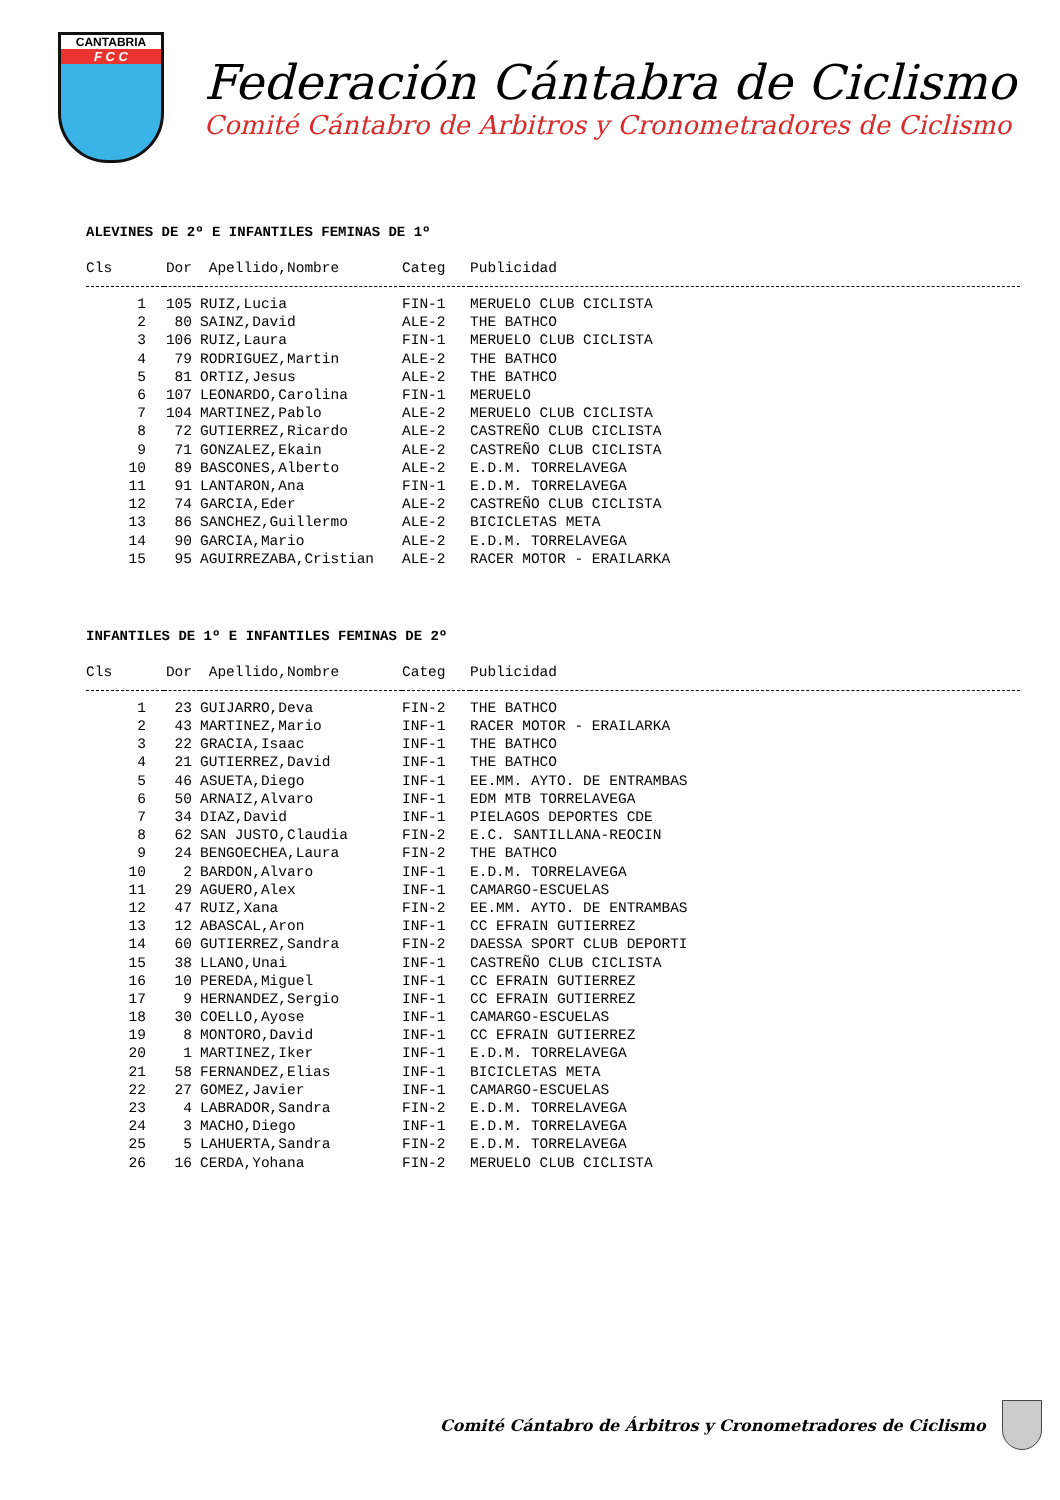CANTABRIA
F C C
Federación Cántabra de Ciclismo
Comité Cántabro de Arbitros y Cronometradores de Ciclismo
ALEVINES DE 2º E INFANTILES FEMINAS DE 1º
| Cls | Dor | Apellido,Nombre | Categ | Publicidad |
| --- | --- | --- | --- | --- |
| 1 | 105 | RUIZ,Lucia | FIN-1 | MERUELO CLUB CICLISTA |
| 2 | 80 | SAINZ,David | ALE-2 | THE BATHCO |
| 3 | 106 | RUIZ,Laura | FIN-1 | MERUELO CLUB CICLISTA |
| 4 | 79 | RODRIGUEZ,Martin | ALE-2 | THE BATHCO |
| 5 | 81 | ORTIZ,Jesus | ALE-2 | THE BATHCO |
| 6 | 107 | LEONARDO,Carolina | FIN-1 | MERUELO |
| 7 | 104 | MARTINEZ,Pablo | ALE-2 | MERUELO CLUB CICLISTA |
| 8 | 72 | GUTIERREZ,Ricardo | ALE-2 | CASTREÑO CLUB CICLISTA |
| 9 | 71 | GONZALEZ,Ekain | ALE-2 | CASTREÑO CLUB CICLISTA |
| 10 | 89 | BASCONES,Alberto | ALE-2 | E.D.M. TORRELAVEGA |
| 11 | 91 | LANTARON,Ana | FIN-1 | E.D.M. TORRELAVEGA |
| 12 | 74 | GARCIA,Eder | ALE-2 | CASTREÑO CLUB CICLISTA |
| 13 | 86 | SANCHEZ,Guillermo | ALE-2 | BICICLETAS META |
| 14 | 90 | GARCIA,Mario | ALE-2 | E.D.M. TORRELAVEGA |
| 15 | 95 | AGUIRREZABA,Cristian | ALE-2 | RACER MOTOR - ERAILARKA |
INFANTILES DE 1º E INFANTILES FEMINAS DE 2º
| Cls | Dor | Apellido,Nombre | Categ | Publicidad |
| --- | --- | --- | --- | --- |
| 1 | 23 | GUIJARRO,Deva | FIN-2 | THE BATHCO |
| 2 | 43 | MARTINEZ,Mario | INF-1 | RACER MOTOR - ERAILARKA |
| 3 | 22 | GRACIA,Isaac | INF-1 | THE BATHCO |
| 4 | 21 | GUTIERREZ,David | INF-1 | THE BATHCO |
| 5 | 46 | ASUETA,Diego | INF-1 | EE.MM. AYTO. DE ENTRAMBAS |
| 6 | 50 | ARNAIZ,Alvaro | INF-1 | EDM MTB TORRELAVEGA |
| 7 | 34 | DIAZ,David | INF-1 | PIELAGOS DEPORTES CDE |
| 8 | 62 | SAN JUSTO,Claudia | FIN-2 | E.C. SANTILLANA-REOCIN |
| 9 | 24 | BENGOECHEA,Laura | FIN-2 | THE BATHCO |
| 10 | 2 | BARDON,Alvaro | INF-1 | E.D.M. TORRELAVEGA |
| 11 | 29 | AGUERO,Alex | INF-1 | CAMARGO-ESCUELAS |
| 12 | 47 | RUIZ,Xana | FIN-2 | EE.MM. AYTO. DE ENTRAMBAS |
| 13 | 12 | ABASCAL,Aron | INF-1 | CC EFRAIN GUTIERREZ |
| 14 | 60 | GUTIERREZ,Sandra | FIN-2 | DAESSA SPORT CLUB DEPORTI |
| 15 | 38 | LLANO,Unai | INF-1 | CASTREÑO CLUB CICLISTA |
| 16 | 10 | PEREDA,Miguel | INF-1 | CC EFRAIN GUTIERREZ |
| 17 | 9 | HERNANDEZ,Sergio | INF-1 | CC EFRAIN GUTIERREZ |
| 18 | 30 | COELLO,Ayose | INF-1 | CAMARGO-ESCUELAS |
| 19 | 8 | MONTORO,David | INF-1 | CC EFRAIN GUTIERREZ |
| 20 | 1 | MARTINEZ,Iker | INF-1 | E.D.M. TORRELAVEGA |
| 21 | 58 | FERNANDEZ,Elias | INF-1 | BICICLETAS META |
| 22 | 27 | GOMEZ,Javier | INF-1 | CAMARGO-ESCUELAS |
| 23 | 4 | LABRADOR,Sandra | FIN-2 | E.D.M. TORRELAVEGA |
| 24 | 3 | MACHO,Diego | INF-1 | E.D.M. TORRELAVEGA |
| 25 | 5 | LAHUERTA,Sandra | FIN-2 | E.D.M. TORRELAVEGA |
| 26 | 16 | CERDA,Yohana | FIN-2 | MERUELO CLUB CICLISTA |
Comité Cántabro de Árbitros y Cronometradores de Ciclismo